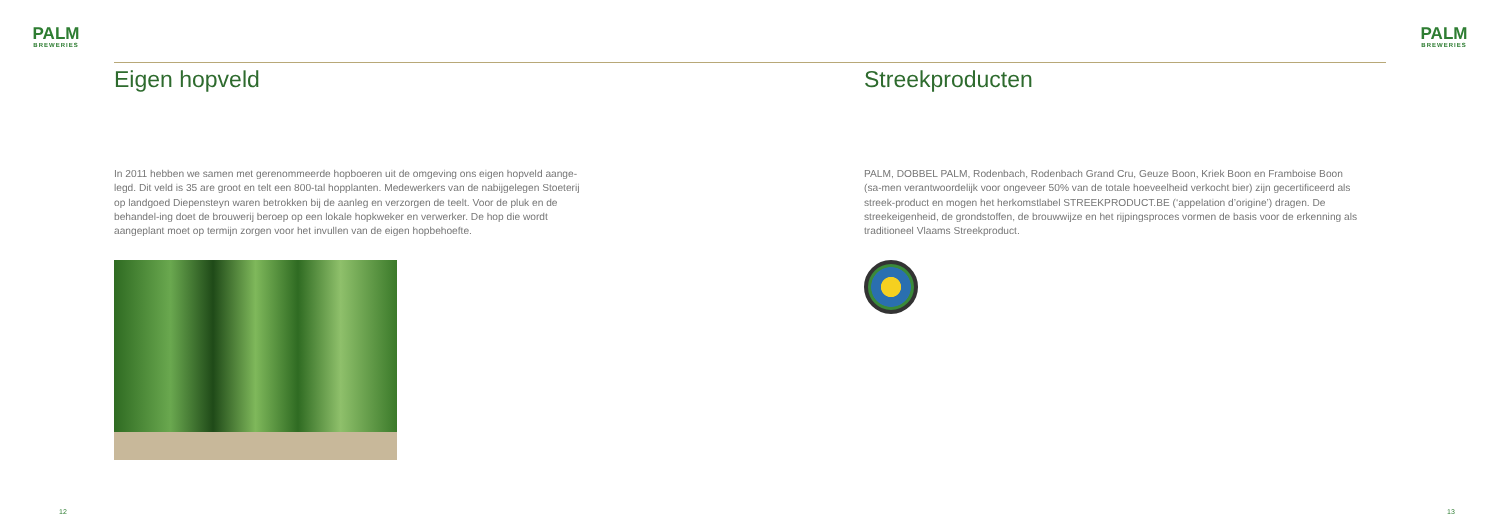PALM
BREWERIES
PALM
BREWERIES
Eigen hopveld
In 2011 hebben we samen met gerenommeerde hopboeren uit de omgeving ons eigen hopveld aange-legd. Dit veld is 35 are groot en telt een 800-tal hopplanten. Medewerkers van de nabijgelegen Stoeterij op landgoed Diepensteyn waren betrokken bij de aanleg en verzorgen de teelt. Voor de pluk en de behandel-ing doet de brouwerij beroep op een lokale hopkweker en verwerker. De hop die wordt aangeplant moet op termijn zorgen voor het invullen van de eigen hopbehoefte.
Streekproducten
PALM, DOBBEL PALM, Rodenbach, Rodenbach Grand Cru, Geuze Boon, Kriek Boon en Framboise Boon (sa-men verantwoordelijk voor ongeveer 50% van de totale hoeveelheid verkocht bier) zijn gecertificeerd als streek-product en mogen het herkomstlabel STREEKPRODUCT.BE (‘appelation d’origine’) dragen. De streekeigenheid, de grondstoffen, de brouwwijze en het rijpingsproces vormen de basis voor de erkenning als traditioneel Vlaams Streekproduct.
12 13